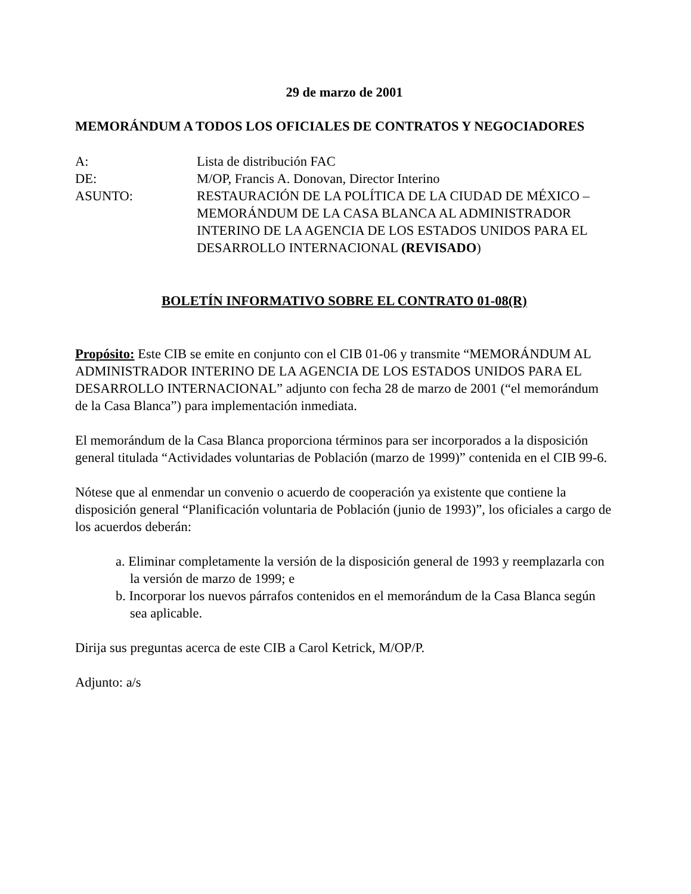29 de marzo de 2001
MEMORÁNDUM A TODOS LOS OFICIALES DE CONTRATOS Y NEGOCIADORES
| A: | Lista de distribución FAC |
| DE: | M/OP, Francis A. Donovan, Director Interino |
| ASUNTO: | RESTAURACIÓN DE LA POLÍTICA DE LA CIUDAD DE MÉXICO – MEMORÁNDUM DE LA CASA BLANCA AL ADMINISTRADOR INTERINO DE LA AGENCIA DE LOS ESTADOS UNIDOS PARA EL DESARROLLO INTERNACIONAL (REVISADO ) |
BOLETÍN INFORMATIVO SOBRE EL CONTRATO 01-08(R)
Propósito: Este CIB se emite en conjunto con el CIB 01-06 y transmite “MEMORÁNDUM AL ADMINISTRADOR INTERINO DE LA AGENCIA DE LOS ESTADOS UNIDOS PARA EL DESARROLLO INTERNACIONAL” adjunto con fecha 28 de marzo de 2001 (“el memorándum de la Casa Blanca”) para implementación inmediata.
El memorándum de la Casa Blanca proporciona términos para ser incorporados a la disposición general titulada “Actividades voluntarias de Población (marzo de 1999)” contenida en el CIB 99-6.
Nótese que al enmendar un convenio o acuerdo de cooperación ya existente que contiene la disposición general “Planificación voluntaria de Población (junio de 1993)”, los oficiales a cargo de los acuerdos deberán:
a. Eliminar completamente la versión de la disposición general de 1993 y reemplazarla con la versión de marzo de 1999; e
b. Incorporar los nuevos párrafos contenidos en el memorándum de la Casa Blanca según sea aplicable.
Dirija sus preguntas acerca de este CIB a Carol Ketrick, M/OP/P.
Adjunto: a/s